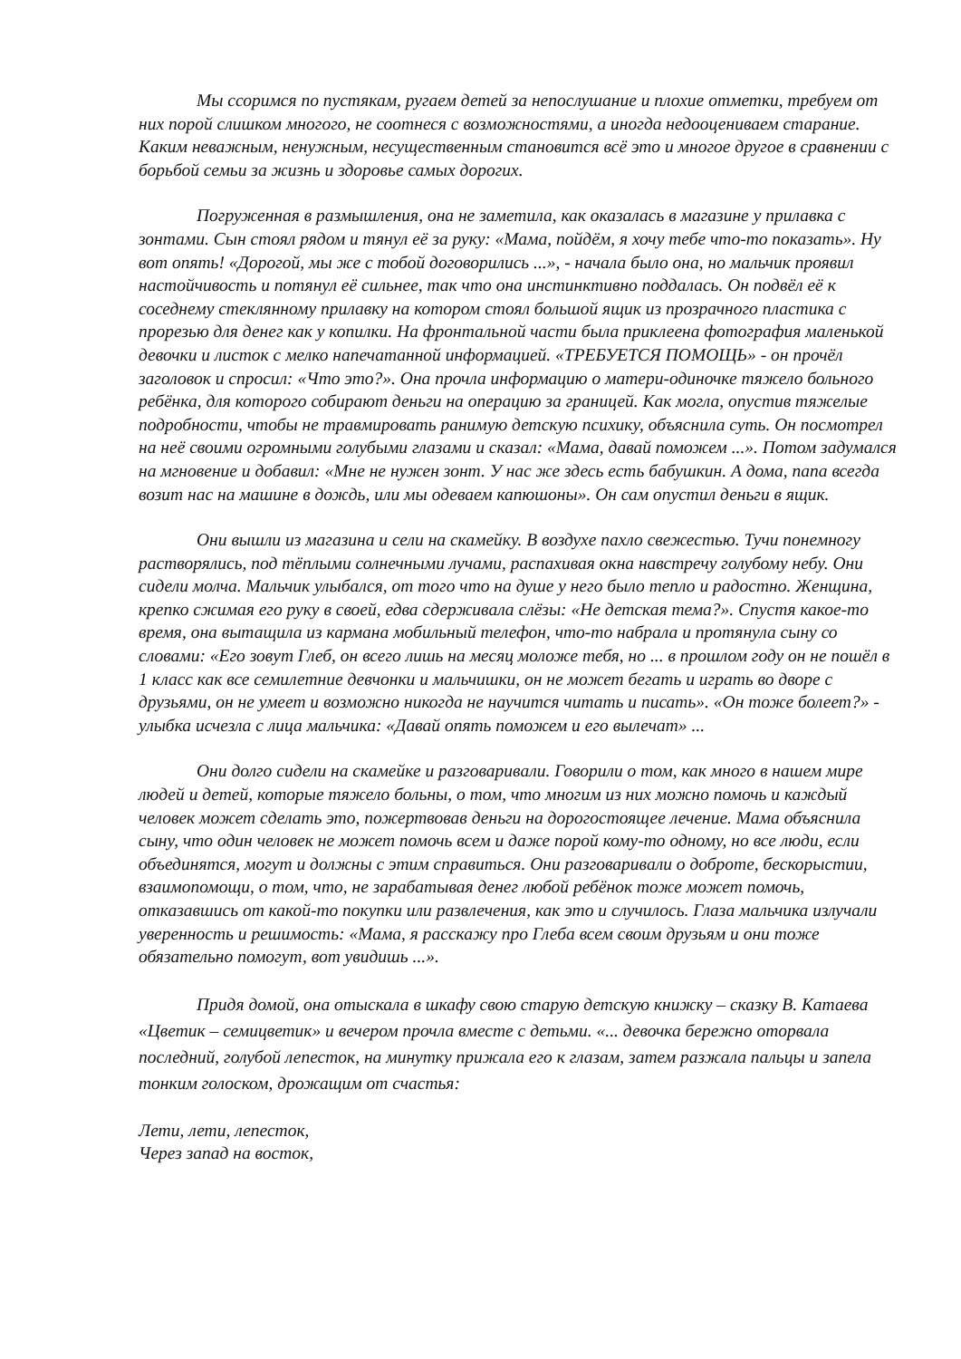Мы ссоримся по пустякам, ругаем детей за непослушание и плохие отметки, требуем от них порой слишком многого, не соотнеся с возможностями, а иногда недооцениваем старание. Каким неважным, ненужным, несущественным становится всё это и многое другое в сравнении с борьбой семьи за жизнь и здоровье самых дорогих.
Погруженная в размышления, она не заметила, как оказалась в магазине у прилавка с зонтами. Сын стоял рядом и тянул её за руку: «Мама, пойдём, я хочу тебе что-то показать». Ну вот опять! «Дорогой, мы же с тобой договорились ...», - начала было она, но мальчик проявил настойчивость и потянул её сильнее, так что она инстинктивно поддалась. Он подвёл её к соседнему стеклянному прилавку на котором стоял большой ящик из прозрачного пластика с прорезью для денег как у копилки. На фронтальной части была приклеена фотография маленькой девочки и листок с мелко напечатанной информацией. «ТРЕБУЕТСЯ ПОМОЩЬ» - он прочёл заголовок и спросил: «Что это?». Она прочла информацию о матери-одиночке тяжело больного ребёнка, для которого собирают деньги на операцию за границей. Как могла, опустив тяжелые подробности, чтобы не травмировать ранимую детскую психику, объяснила суть. Он посмотрел на неё своими огромными голубыми глазами и сказал: «Мама, давай поможем ...». Потом задумался на мгновение и добавил: «Мне не нужен зонт. У нас же здесь есть бабушкин. А дома, папа всегда возит нас на машине в дождь, или мы одеваем капюшоны». Он сам опустил деньги в ящик.
Они вышли из магазина и сели на скамейку. В воздухе пахло свежестью. Тучи понемногу растворялись, под тёплыми солнечными лучами, распахивая окна навстречу голубому небу. Они сидели молча. Мальчик улыбался, от того что на душе у него было тепло и радостно. Женщина, крепко сжимая его руку в своей, едва сдерживала слёзы: «Не детская тема?». Спустя какое-то время, она вытащила из кармана мобильный телефон, что-то набрала и протянула сыну со словами: «Его зовут Глеб, он всего лишь на месяц моложе тебя, но ... в прошлом году он не пошёл в 1 класс как все семилетние девчонки и мальчишки, он не может бегать и играть во дворе с друзьями, он не умеет и возможно никогда не научится читать и писать». «Он тоже болеет?» - улыбка исчезла с лица мальчика: «Давай опять поможем и его вылечат» ...
Они долго сидели на скамейке и разговаривали. Говорили о том, как много в нашем мире людей и детей, которые тяжело больны, о том, что многим из них можно помочь и каждый человек может сделать это, пожертвовав деньги на дорогостоящее лечение. Мама объяснила сыну, что один человек не может помочь всем и даже порой кому-то одному, но все люди, если объединятся, могут и должны с этим справиться. Они разговаривали о доброте, бескорыстии, взаимопомощи, о том, что, не зарабатывая денег любой ребёнок тоже может помочь, отказавшись от какой-то покупки или развлечения, как это и случилось. Глаза мальчика излучали уверенность и решимость: «Мама, я расскажу про Глеба всем своим друзьям и они тоже обязательно помогут, вот увидишь ...».
Придя домой, она отыскала в шкафу свою старую детскую книжку – сказку В. Катаева «Цветик – семицветик» и вечером прочла вместе с детьми. «... девочка бережно оторвала последний, голубой лепесток, на минутку прижала его к глазам, затем разжала пальцы и запела тонким голоском, дрожащим от счастья:
Лети, лети, лепесток,
Через запад на восток,